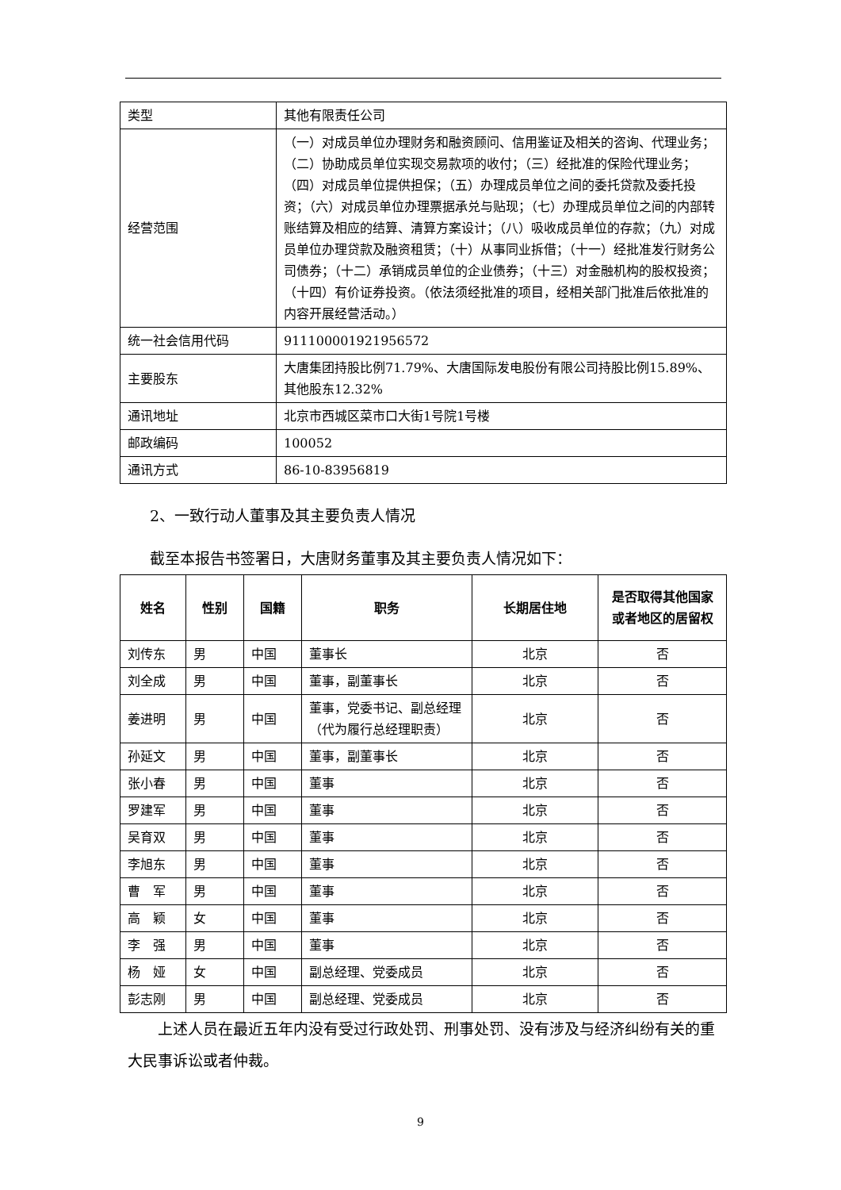| 类型 | 其他有限责任公司 |
| 经营范围 | （一）对成员单位办理财务和融资顾问、信用鉴证及相关的咨询、代理业务；（二）协助成员单位实现交易款项的收付；（三）经批准的保险代理业务；（四）对成员单位提供担保；（五）办理成员单位之间的委托贷款及委托投资；（六）对成员单位办理票据承兑与贴现；（七）办理成员单位之间的内部转账结算及相应的结算、清算方案设计；（八）吸收成员单位的存款；（九）对成员单位办理贷款及融资租赁；（十）从事同业拆借；（十一）经批准发行财务公司债券；（十二）承销成员单位的企业债券；（十三）对金融机构的股权投资；（十四）有价证券投资。（依法须经批准的项目，经相关部门批准后依批准的内容开展经营活动。） |
| 统一社会信用代码 | 911100001921956572 |
| 主要股东 | 大唐集团持股比例71.79%、大唐国际发电股份有限公司持股比例15.89%、其他股东12.32% |
| 通讯地址 | 北京市西城区菜市口大街1号院1号楼 |
| 邮政编码 | 100052 |
| 通讯方式 | 86-10-83956819 |
2、一致行动人董事及其主要负责人情况
截至本报告书签署日，大唐财务董事及其主要负责人情况如下：
| 姓名 | 性别 | 国籍 | 职务 | 长期居住地 | 是否取得其他国家或者地区的居留权 |
| --- | --- | --- | --- | --- | --- |
| 刘传东 | 男 | 中国 | 董事长 | 北京 | 否 |
| 刘全成 | 男 | 中国 | 董事，副董事长 | 北京 | 否 |
| 姜进明 | 男 | 中国 | 董事，党委书记、副总经理（代为履行总经理职责） | 北京 | 否 |
| 孙延文 | 男 | 中国 | 董事，副董事长 | 北京 | 否 |
| 张小春 | 男 | 中国 | 董事 | 北京 | 否 |
| 罗建军 | 男 | 中国 | 董事 | 北京 | 否 |
| 吴育双 | 男 | 中国 | 董事 | 北京 | 否 |
| 李旭东 | 男 | 中国 | 董事 | 北京 | 否 |
| 曹 军 | 男 | 中国 | 董事 | 北京 | 否 |
| 高 颖 | 女 | 中国 | 董事 | 北京 | 否 |
| 李 强 | 男 | 中国 | 董事 | 北京 | 否 |
| 杨 娅 | 女 | 中国 | 副总经理、党委成员 | 北京 | 否 |
| 彭志刚 | 男 | 中国 | 副总经理、党委成员 | 北京 | 否 |
上述人员在最近五年内没有受过行政处罚、刑事处罚、没有涉及与经济纠纷有关的重大民事诉讼或者仲裁。
9